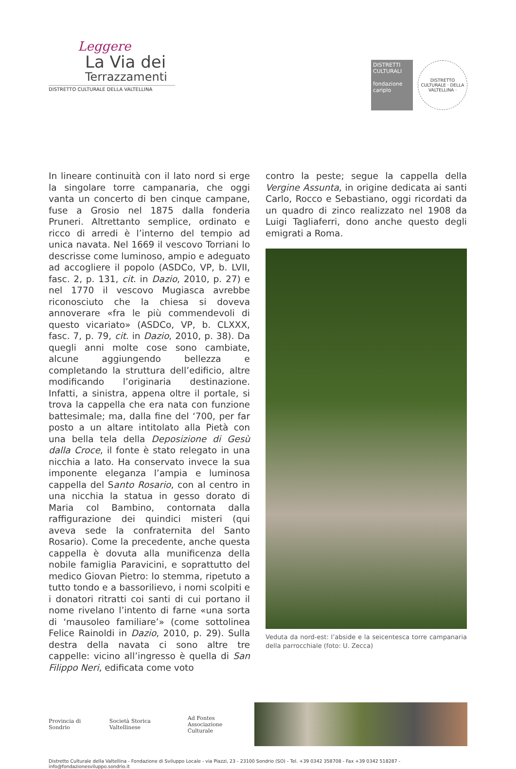Leggere
La Via dei
Terrazzamenti
DISTRETTO CULTURALE DELLA VALTELLINA
DISTRETTI CULTURALI
fondazione cariplo
DISTRETTO CULTURALE · DELLA VALTELLINA ·
In lineare continuità con il lato nord si erge la singolare torre campanaria, che oggi vanta un concerto di ben cinque campane, fuse a Grosio nel 1875 dalla fonderia Pruneri. Altrettanto semplice, ordinato e ricco di arredi è l’interno del tempio ad unica navata. Nel 1669 il vescovo Torriani lo descrisse come luminoso, ampio e adeguato ad accogliere il popolo (ASDCo, VP, b. LVII, fasc. 2, p. 131, cit. in Dazio, 2010, p. 27) e nel 1770 il vescovo Mugiasca avrebbe riconosciuto che la chiesa si doveva annoverare «fra le più commendevoli di questo vicariato» (ASDCo, VP, b. CLXXX, fasc. 7, p. 79, cit. in Dazio, 2010, p. 38). Da quegli anni molte cose sono cambiate, alcune aggiungendo bellezza e completando la struttura dell’edificio, altre modificando l’originaria destinazione. Infatti, a sinistra, appena oltre il portale, si trova la cappella che era nata con funzione battesimale; ma, dalla fine del ‘700, per far posto a un altare intitolato alla Pietà con una bella tela della Deposizione di Gesù dalla Croce, il fonte è stato relegato in una nicchia a lato. Ha conservato invece la sua imponente eleganza l’ampia e luminosa cappella del Santo Rosario, con al centro in una nicchia la statua in gesso dorato di Maria col Bambino, contornata dalla raffigurazione dei quindici misteri (qui aveva sede la confraternita del Santo Rosario). Come la precedente, anche questa cappella è dovuta alla munificenza della nobile famiglia Paravicini, e soprattutto del medico Giovan Pietro: lo stemma, ripetuto a tutto tondo e a bassorilievo, i nomi scolpiti e i donatori ritratti coi santi di cui portano il nome rivelano l’intento di farne «una sorta di ‘mausoleo familiare’» (come sottolinea Felice Rainoldi in Dazio, 2010, p. 29). Sulla destra della navata ci sono altre tre cappelle: vicino all’ingresso è quella di San Filippo Neri, edificata come voto
contro la peste; segue la cappella della Vergine Assunta, in origine dedicata ai santi Carlo, Rocco e Sebastiano, oggi ricordati da un quadro di zinco realizzato nel 1908 da Luigi Tagliaferri, dono anche questo degli emigrati a Roma.
Veduta da nord-est: l’abside e la seicentesca torre campanaria della parrocchiale (foto: U. Zecca)
Provincia di Sondrio Società Storica Valtellinese
Ad Fontes
Associazione Culturale
Distretto Culturale della Valtellina - Fondazione di Sviluppo Locale - via Piazzi, 23 - 23100 Sondrio (SO) - Tel. +39 0342 358708 - Fax +39 0342 518287 - info@fondazionesviluppo.sondrio.it